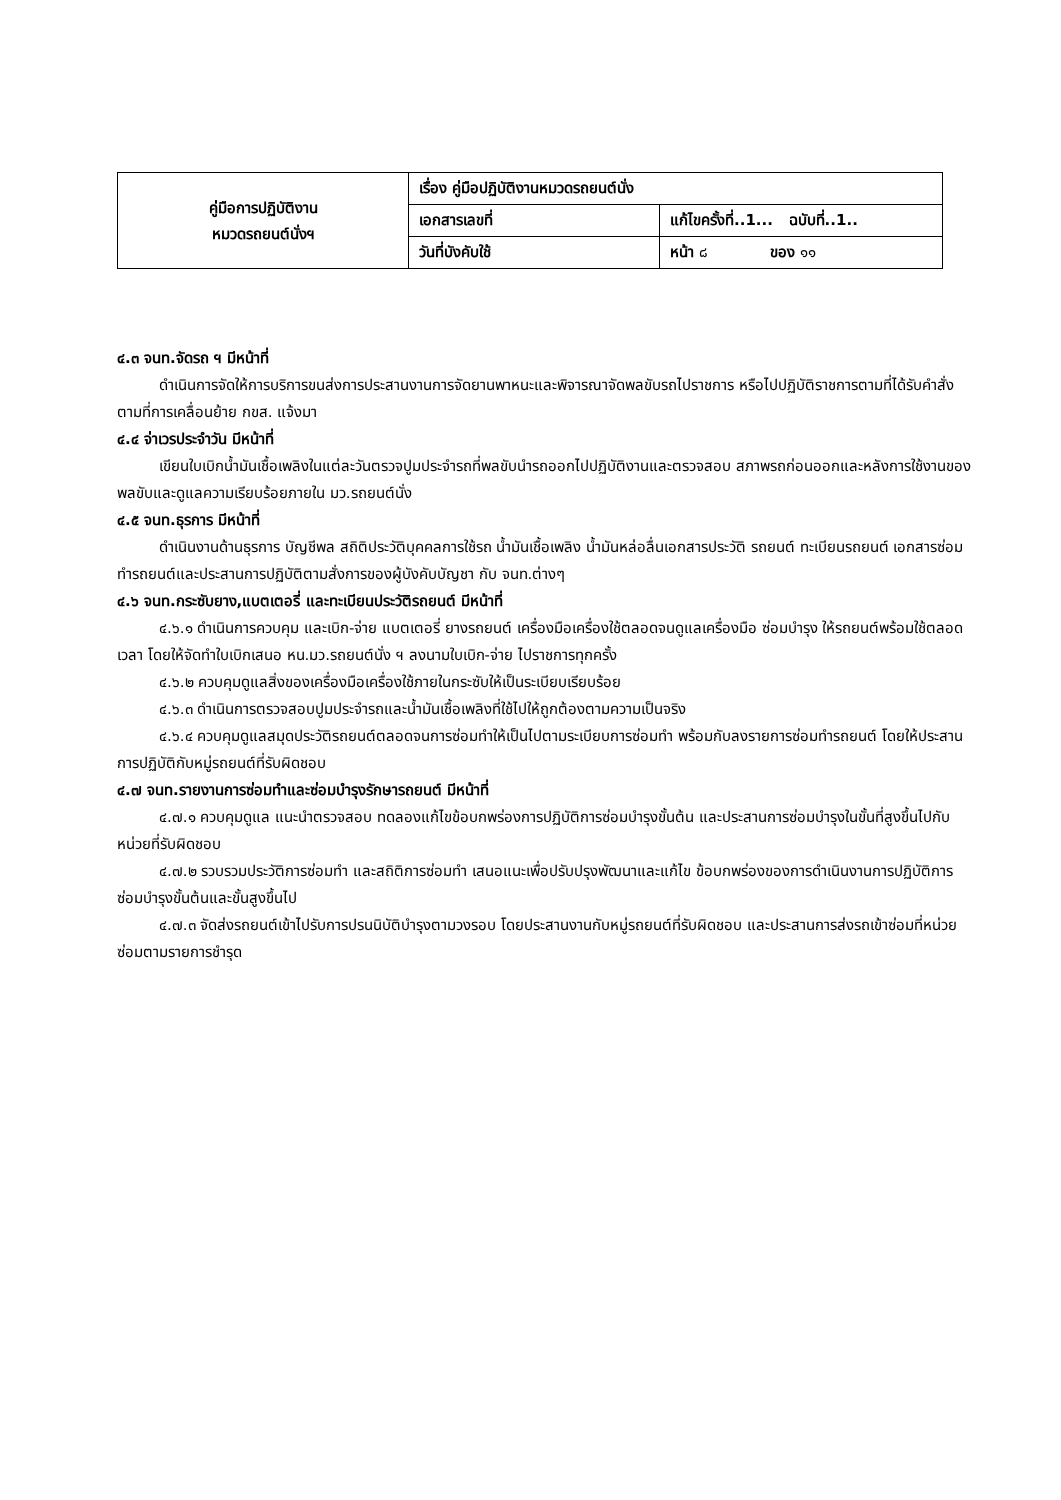| คู่มือการปฏิบัติงาน หมวดรถยนต์นั่งฯ | เรื่อง คู่มือปฏิบัติงานหมวดรถยนต์นั่ง | |
| | เอกสารเลขที่ | แก้ไขครั้งที่..1... ฉบับที่..1.. |
| | วันที่บังคับใช้ | หน้า ๘ ของ ๑๑ |
๔.๓ จนท.จัดรถ ฯ มีหน้าที่
ดำเนินการจัดให้การบริการขนส่งการประสานงานการจัดยานพาหนะและพิจารณาจัดพลขับรถไปราชการ หรือไปปฏิบัติราชการตามที่ได้รับคำสั่งตามที่การเคลื่อนย้าย กขส. แจ้งมา
๔.๔ จ่าเวรประจำวัน มีหน้าที่
เขียนใบเบิกน้ำมันเชื้อเพลิงในแต่ละวันตรวจปูมประจำรถที่พลขับนำรถออกไปปฏิบัติงานและตรวจสอบ สภาพรถก่อนออกและหลังการใช้งานของพลขับและดูแลความเรียบร้อยภายใน มว.รถยนต์นั่ง
๔.๕ จนท.ธุรการ มีหน้าที่
ดำเนินงานด้านธุรการ บัญชีพล สถิติประวัติบุคคลการใช้รถ น้ำมันเชื้อเพลิง น้ำมันหล่อลื่นเอกสารประวัติ รถยนต์ ทะเบียนรถยนต์ เอกสารซ่อมทำรถยนต์และประสานการปฏิบัติตามสั่งการของผู้บังคับบัญชา กับ จนท.ต่างๆ
๔.๖ จนท.กระซับยาง,แบตเตอรี่ และทะเบียนประวัติรถยนต์ มีหน้าที่
๔.๖.๑ ดำเนินการควบคุม และเบิก-จ่าย แบตเตอรี่ ยางรถยนต์ เครื่องมือเครื่องใช้ตลอดจนดูแลเครื่องมือ ซ่อมบำรุง ให้รถยนต์พร้อมใช้ตลอดเวลา โดยให้จัดทำใบเบิกเสนอ หน.มว.รถยนต์นั่ง ฯ ลงนามใบเบิก-จ่าย ไปราชการทุกครั้ง
๔.๖.๒ ควบคุมดูแลสิ่งของเครื่องมือเครื่องใช้ภายในกระซับให้เป็นระเบียบเรียบร้อย
๔.๖.๓ ดำเนินการตรวจสอบปูมประจำรถและน้ำมันเชื้อเพลิงที่ใช้ไปให้ถูกต้องตามความเป็นจริง
๔.๖.๔ ควบคุมดูแลสมุดประวัติรถยนต์ตลอดจนการซ่อมทำให้เป็นไปตามระเบียบการซ่อมทำ พร้อมกับลงรายการซ่อมทำรถยนต์ โดยให้ประสานการปฏิบัติกับหมู่รถยนต์ที่รับผิดชอบ
๔.๗ จนท.รายงานการซ่อมทำและซ่อมบำรุงรักษารถยนต์ มีหน้าที่
๔.๗.๑ ควบคุมดูแล แนะนำตรวจสอบ ทดลองแก้ไขข้อบกพร่องการปฏิบัติการซ่อมบำรุงขั้นต้น และประสานการซ่อมบำรุงในขั้นที่สูงขึ้นไปกับหน่วยที่รับผิดชอบ
๔.๗.๒ รวบรวมประวัติการซ่อมทำ และสถิติการซ่อมทำ เสนอแนะเพื่อปรับปรุงพัฒนาและแก้ไข ข้อบกพร่องของการดำเนินงานการปฏิบัติการซ่อมบำรุงขั้นต้นและขั้นสูงขึ้นไป
๔.๗.๓ จัดส่งรถยนต์เข้าไปรับการปรนนิบัติบำรุงตามวงรอบ โดยประสานงานกับหมู่รถยนต์ที่รับผิดชอบ และประสานการส่งรถเข้าซ่อมที่หน่วยซ่อมตามรายการชำรุด